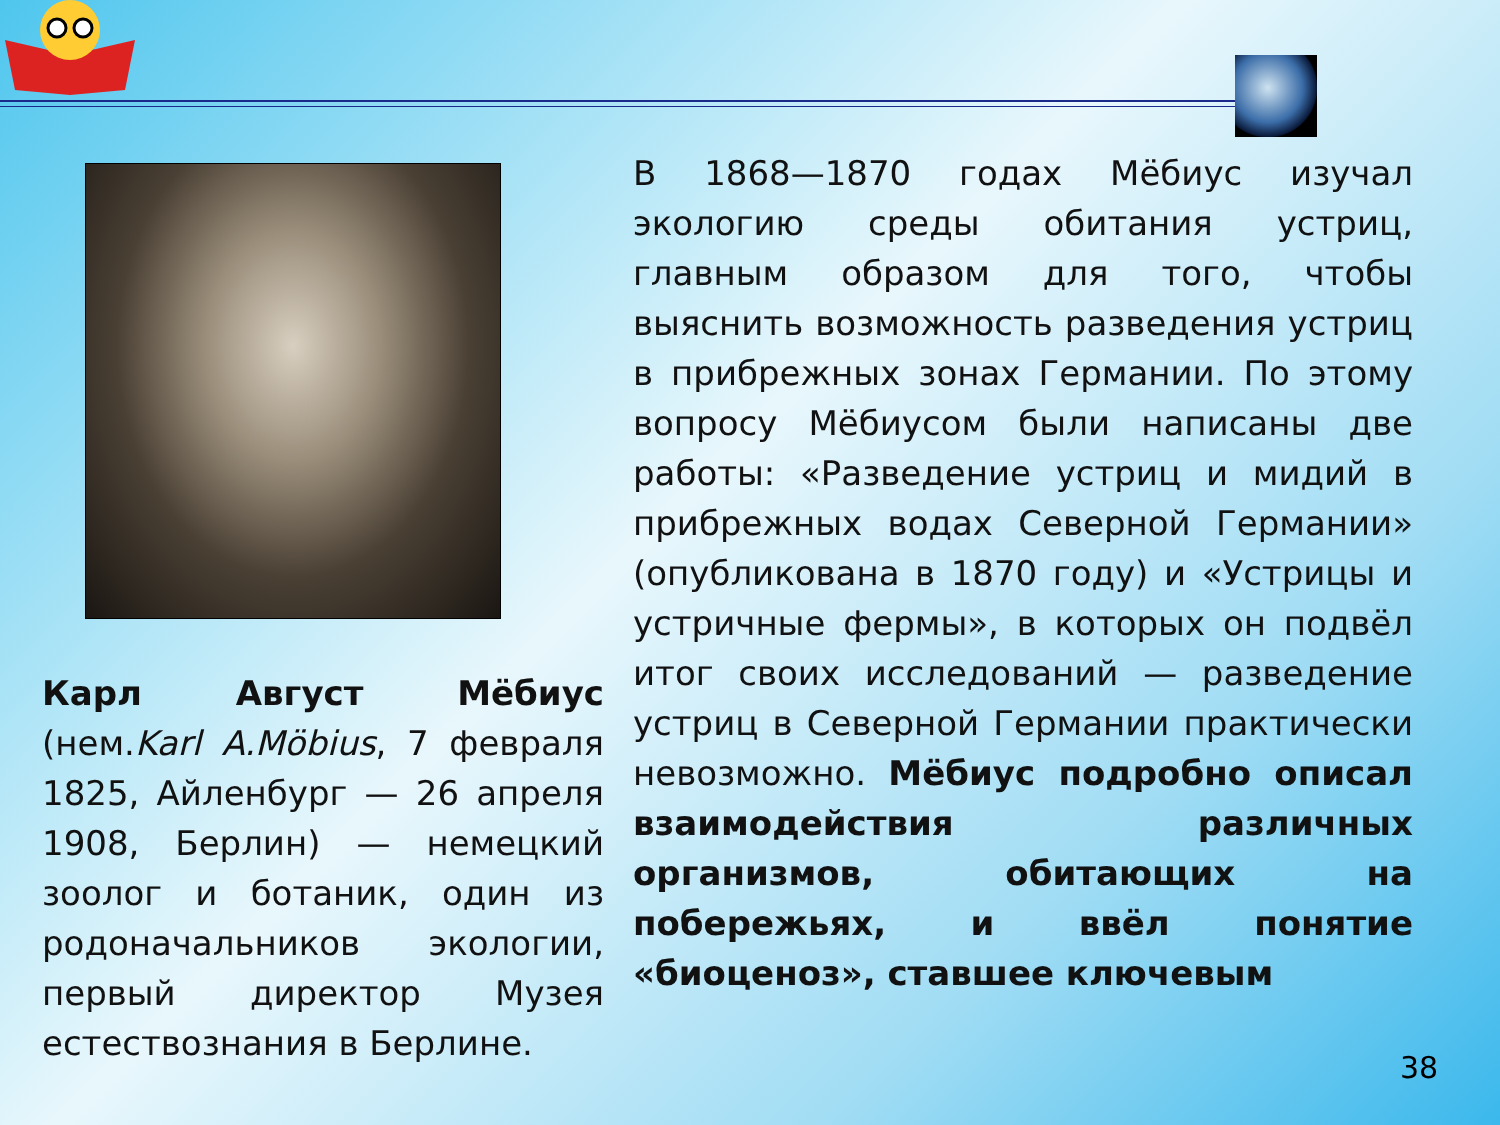Карл Август Мёбиус (нем.Karl A.Möbius, 7 февраля 1825, Айленбург — 26 апреля 1908, Берлин) — немецкий зоолог и ботаник, один из родоначальников экологии, первый директор Музея естествознания в Берлине.
В 1868—1870 годах Мёбиус изучал экологию среды обитания устриц, главным образом для того, чтобы выяснить возможность разведения устриц в прибрежных зонах Германии. По этому вопросу Мёбиусом были написаны две работы: «Разведение устриц и мидий в прибрежных водах Северной Германии» (опубликована в 1870 году) и «Устрицы и устричные фермы», в которых он подвёл итог своих исследований — разведение устриц в Северной Германии практически невозможно. Мёбиус подробно описал взаимодействия различных организмов, обитающих на побережьях, и ввёл понятие «биоценоз», ставшее ключевым
38